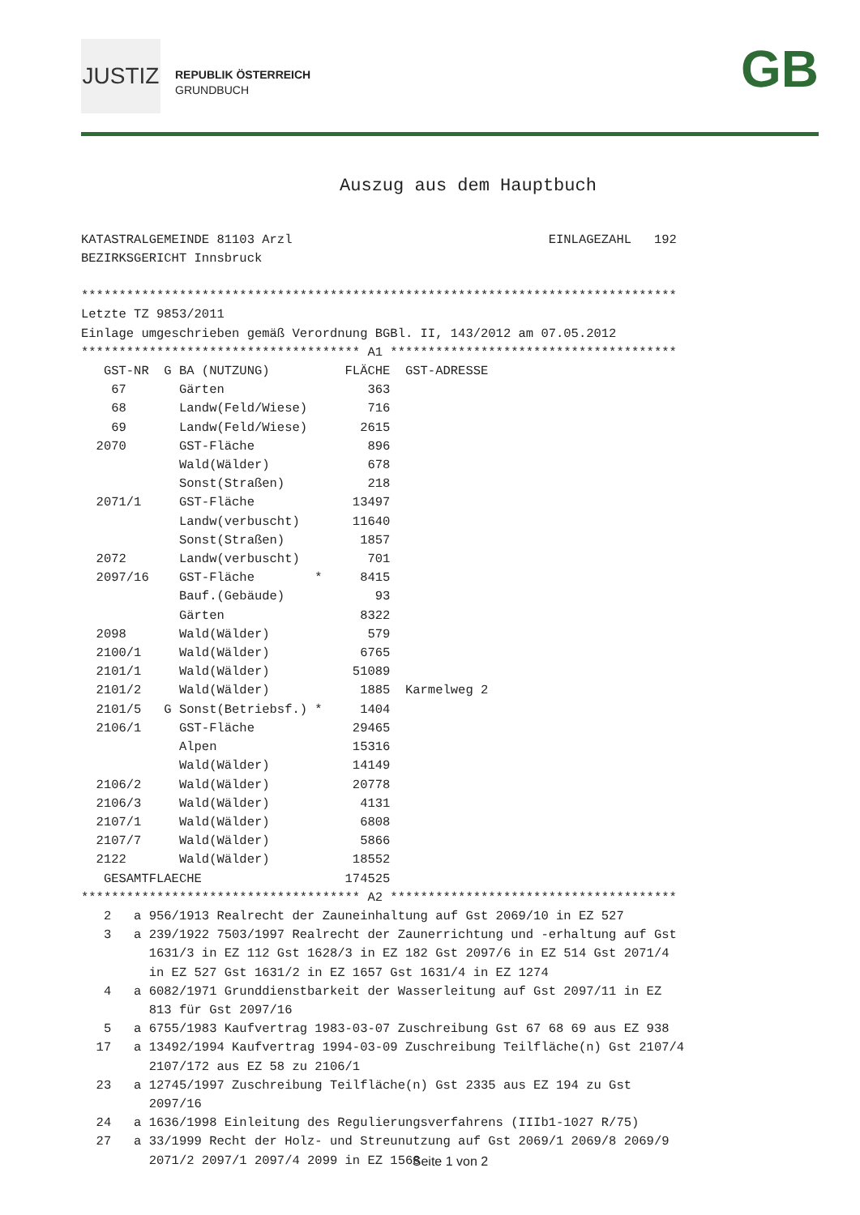JUSTIZ
REPUBLIK ÖSTERREICH
GRUNDBUCH
GB
Auszug aus dem Hauptbuch
KATASTRALGEMEINDE 81103 Arzl EINLAGEZAHL 192 BEZIRKSGERICHT Innsbruck ******************************************************************************* Letzte TZ 9853/2011 Einlage umgeschrieben gemäß Verordnung BGBl. II, 143/2012 am 07.05.2012 ************************************* A1 ************************************** GST-NR G BA (NUTZUNG) FLÄCHE GST-ADRESSE 67 Gärten 363 68 Landw(Feld/Wiese) 716 69 Landw(Feld/Wiese) 2615 2070 GST-Fläche 896 Wald(Wälder) 678 Sonst(Straßen) 218 2071/1 GST-Fläche 13497 Landw(verbuscht) 11640 Sonst(Straßen) 1857 2072 Landw(verbuscht) 701 2097/16 GST-Fläche * 8415 Bauf.(Gebäude) 93 Gärten 8322 2098 Wald(Wälder) 579 2100/1 Wald(Wälder) 6765 2101/1 Wald(Wälder) 51089 2101/2 Wald(Wälder) 1885 Karmelweg 2 2101/5 G Sonst(Betriebsf.) * 1404 2106/1 GST-Fläche 29465 Alpen 15316 Wald(Wälder) 14149 2106/2 Wald(Wälder) 20778 2106/3 Wald(Wälder) 4131 2107/1 Wald(Wälder) 6808 2107/7 Wald(Wälder) 5866 2122 Wald(Wälder) 18552 GESAMTFLAECHE 174525 ************************************* A2 ************************************** 2 a 956/1913 Realrecht der Zauneinhaltung auf Gst 2069/10 in EZ 527 3 a 239/1922 7503/1997 Realrecht der Zaunerrichtung und -erhaltung auf Gst 1631/3 in EZ 112 Gst 1628/3 in EZ 182 Gst 2097/6 in EZ 514 Gst 2071/4 in EZ 527 Gst 1631/2 in EZ 1657 Gst 1631/4 in EZ 1274 4 a 6082/1971 Grunddienstbarkeit der Wasserleitung auf Gst 2097/11 in EZ 813 für Gst 2097/16 5 a 6755/1983 Kaufvertrag 1983-03-07 Zuschreibung Gst 67 68 69 aus EZ 938 17 a 13492/1994 Kaufvertrag 1994-03-09 Zuschreibung Teilfläche(n) Gst 2107/4 2107/172 aus EZ 58 zu 2106/1 23 a 12745/1997 Zuschreibung Teilfläche(n) Gst 2335 aus EZ 194 zu Gst 2097/16 24 a 1636/1998 Einleitung des Regulierungsverfahrens (IIIb1-1027 R/75) 27 a 33/1999 Recht der Holz- und Streunutzung auf Gst 2069/1 2069/8 2069/9 2071/2 2097/1 2097/4 2099 in EZ 1568
Seite 1 von 2